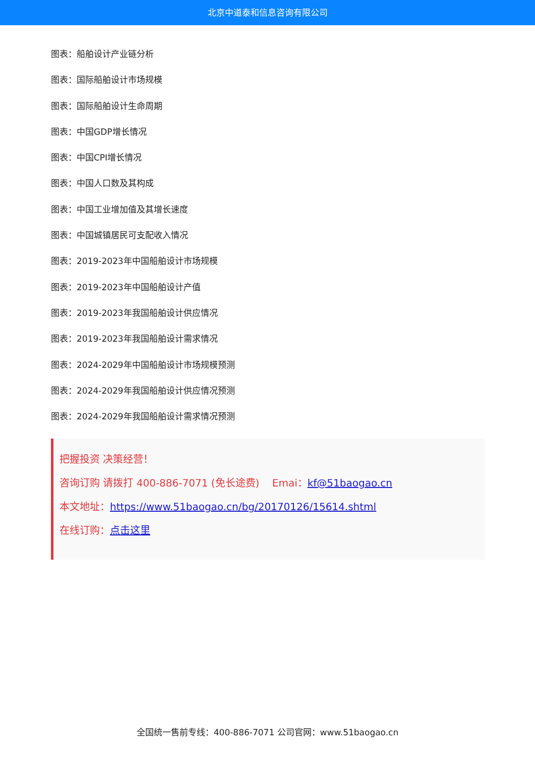北京中道泰和信息咨询有限公司
图表：船舶设计产业链分析
图表：国际船舶设计市场规模
图表：国际船舶设计生命周期
图表：中国GDP增长情况
图表：中国CPI增长情况
图表：中国人口数及其构成
图表：中国工业增加值及其增长速度
图表：中国城镇居民可支配收入情况
图表：2019-2023年中国船舶设计市场规模
图表：2019-2023年中国船舶设计产值
图表：2019-2023年我国船舶设计供应情况
图表：2019-2023年我国船舶设计需求情况
图表：2024-2029年中国船舶设计市场规模预测
图表：2024-2029年我国船舶设计供应情况预测
图表：2024-2029年我国船舶设计需求情况预测
把握投资 决策经营！
咨询订购 请拨打 400-886-7071 (免长途费) Emai：kf@51baogao.cn
本文地址：https://www.51baogao.cn/bg/20170126/15614.shtml
在线订购：点击这里
全国统一售前专线：400-886-7071 公司官网：www.51baogao.cn